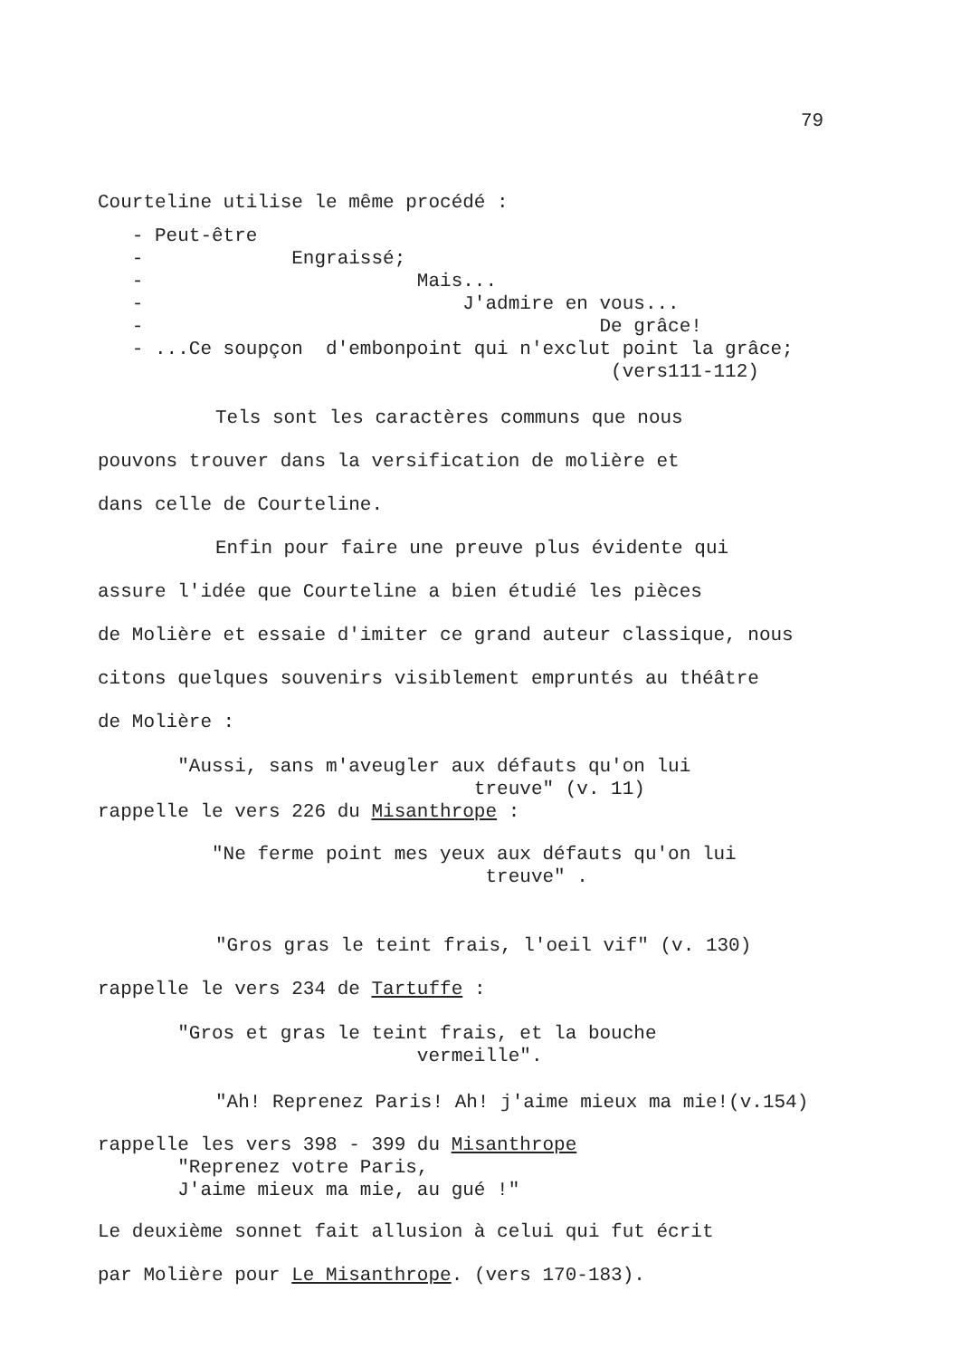79
Courteline utilise le même procédé :
- Peut-être - Engraissé; - Mais... - J'admire en vous... - De grâce! - ...Ce soupçon d'embonpoint qui n'exclut point la grâce; (vers111-112)
Tels sont les caractères communs que nous
pouvons trouver dans la versification de molière et
dans celle de Courteline.
Enfin pour faire une preuve plus évidente qui
assure l'idée que Courteline a bien étudié les pièces
de Molière et essaie d'imiter ce grand auteur classique, nous
citons quelques souvenirs visiblement empruntés au théâtre
de Molière :
"Aussi, sans m'aveugler aux défauts qu'on lui treuve" (v. 11) rappelle le vers 226 du Misanthrope :
"Ne ferme point mes yeux aux défauts qu'on lui treuve" .
"Gros gras le teint frais, l'oeil vif" (v. 130)
rappelle le vers 234 de Tartuffe :
"Gros et gras le teint frais, et la bouche vermeille".
"Ah! Reprenez Paris! Ah! j'aime mieux ma mie!(v.154)
rappelle les vers 398 - 399 du Misanthrope "Reprenez votre Paris, J'aime mieux ma mie, au gué !"
Le deuxième sonnet fait allusion à celui qui fut écrit
par Molière pour Le Misanthrope. (vers 170-183).